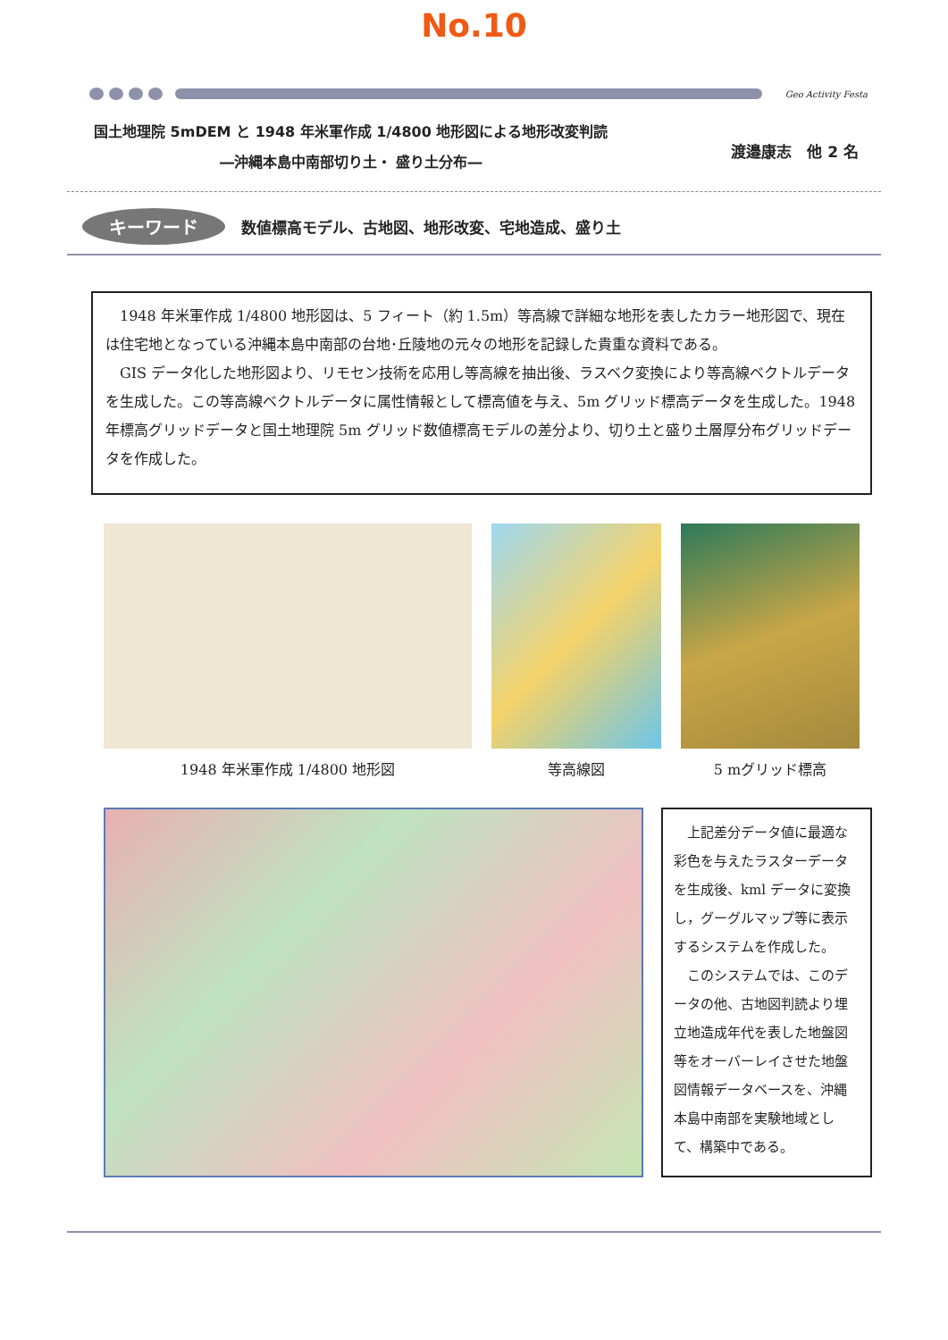No.10
Geo Activity Festa
国土地理院 5mDEM と 1948 年米軍作成 1/4800 地形図による地形改変判読
―沖縄本島中南部切り土・ 盛り土分布―
渡邉康志　他 2 名
キーワード 数値標高モデル、古地図、地形改変、宅地造成、盛り土
1948 年米軍作成 1/4800 地形図は、5 フィート（約 1.5m）等高線で詳細な地形を表したカラー地形図で、現在は住宅地となっている沖縄本島中南部の台地･丘陵地の元々の地形を記録した貴重な資料である。
GIS データ化した地形図より、リモセン技術を応用し等高線を抽出後、ラスベク変換により等高線ベクトルデータを生成した。この等高線ベクトルデータに属性情報として標高値を与え、5m グリッド標高データを生成した。1948 年標高グリッドデータと国土地理院 5m グリッド数値標高モデルの差分より、切り土と盛り土層厚分布グリッドデータを作成した。
1948 年米軍作成 1/4800 地形図 等高線図 5 mグリッド標高
上記差分データ値に最適な彩色を与えたラスターデータを生成後、kml データに変換し，グーグルマップ等に表示するシステムを作成した。
このシステムでは、このデータの他、古地図判読より埋立地造成年代を表した地盤図等をオーバーレイさせた地盤図情報データベースを、沖縄本島中南部を実験地域として、構築中である。